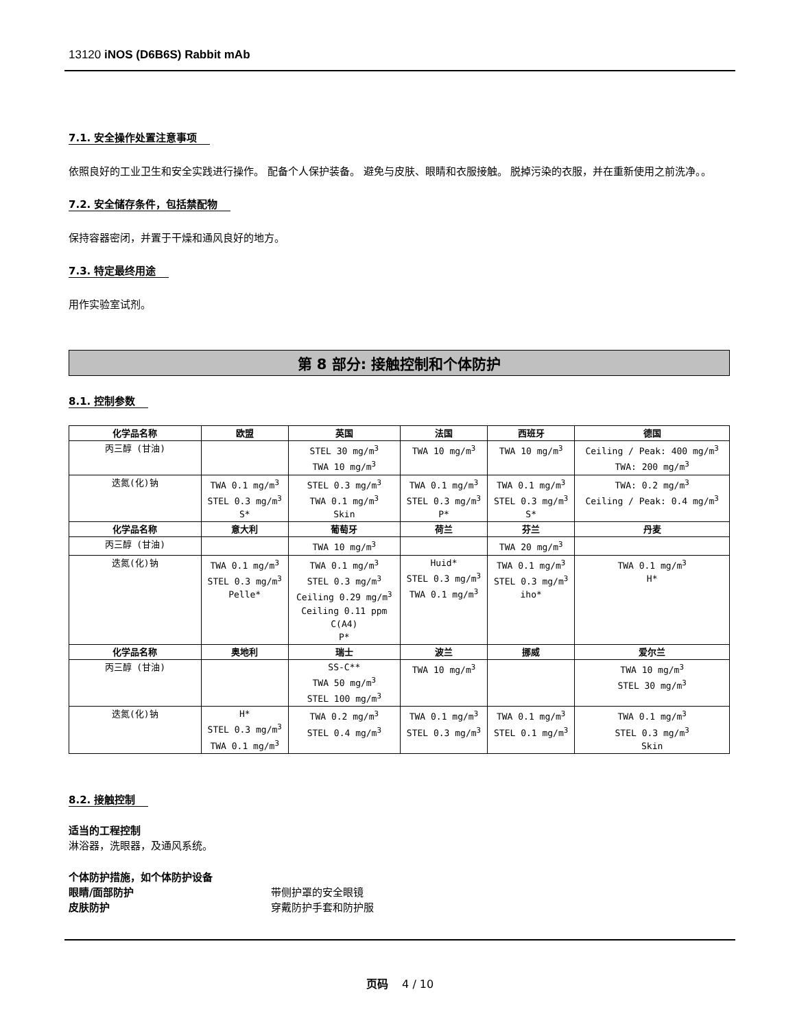13120 iNOS (D6B6S) Rabbit mAb
7.1. 安全操作处置注意事项
依照良好的工业卫生和安全实践进行操作。 配备个人保护装备。 避免与皮肤、眼睛和衣服接触。 脱掉污染的衣服，并在重新使用之前洗净。。
7.2. 安全储存条件，包括禁配物
保持容器密闭，并置于干燥和通风良好的地方。
7.3. 特定最终用途
用作实验室试剂。
第 8 部分: 接触控制和个体防护
8.1. 控制参数
| 化学品名称 | 欧盟 | 英国 | 法国 | 西班牙 | 德国 |
| --- | --- | --- | --- | --- | --- |
| 丙三醇 (甘油) | | STEL 30 mg/m<sup>3</sup> TWA 10 mg/m<sup>3</sup> | TWA 10 mg/m<sup>3</sup> | TWA 10 mg/m<sup>3</sup> | Ceiling / Peak: 400 mg/m<sup>3</sup> TWA: 200 mg/m<sup>3</sup> |
| 迭氮(化)钠 | TWA 0.1 mg/m<sup>3</sup> STEL 0.3 mg/m<sup>3</sup> S* | STEL 0.3 mg/m<sup>3</sup> TWA 0.1 mg/m<sup>3</sup> Skin | TWA 0.1 mg/m<sup>3</sup> STEL 0.3 mg/m<sup>3</sup> P* | TWA 0.1 mg/m<sup>3</sup> STEL 0.3 mg/m<sup>3</sup> S* | TWA: 0.2 mg/m<sup>3</sup> Ceiling / Peak: 0.4 mg/m<sup>3</sup> |
| 化学品名称 | 意大利 | 葡萄牙 | 荷兰 | 芬兰 | 丹麦 |
| 丙三醇 (甘油) | | TWA 10 mg/m<sup>3</sup> | | TWA 20 mg/m<sup>3</sup> | |
| 迭氮(化)钠 | TWA 0.1 mg/m<sup>3</sup> STEL 0.3 mg/m<sup>3</sup> Pelle* | TWA 0.1 mg/m<sup>3</sup> STEL 0.3 mg/m<sup>3</sup> Ceiling 0.29 mg/m<sup>3</sup> Ceiling 0.11 ppm C(A4) P* | Huid* STEL 0.3 mg/m<sup>3</sup> TWA 0.1 mg/m<sup>3</sup> | TWA 0.1 mg/m<sup>3</sup> STEL 0.3 mg/m<sup>3</sup> iho* | TWA 0.1 mg/m<sup>3</sup> H* |
| 化学品名称 | 奥地利 | 瑞士 | 波兰 | 挪威 | 爱尔兰 |
| 丙三醇 (甘油) | | SS-C** TWA 50 mg/m<sup>3</sup> STEL 100 mg/m<sup>3</sup> | TWA 10 mg/m<sup>3</sup> | | TWA 10 mg/m<sup>3</sup> STEL 30 mg/m<sup>3</sup> |
| 迭氮(化)钠 | H* STEL 0.3 mg/m<sup>3</sup> TWA 0.1 mg/m<sup>3</sup> | TWA 0.2 mg/m<sup>3</sup> STEL 0.4 mg/m<sup>3</sup> | TWA 0.1 mg/m<sup>3</sup> STEL 0.3 mg/m<sup>3</sup> | TWA 0.1 mg/m<sup>3</sup> STEL 0.1 mg/m<sup>3</sup> | TWA 0.1 mg/m<sup>3</sup> STEL 0.3 mg/m<sup>3</sup> Skin |
8.2. 接触控制
适当的工程控制
淋浴器，洗眼器，及通风系统。
个体防护措施，如个体防护设备
眼睛/面部防护 带侧护罩的安全眼镜
皮肤防护 穿戴防护手套和防护服
页码 4 / 10